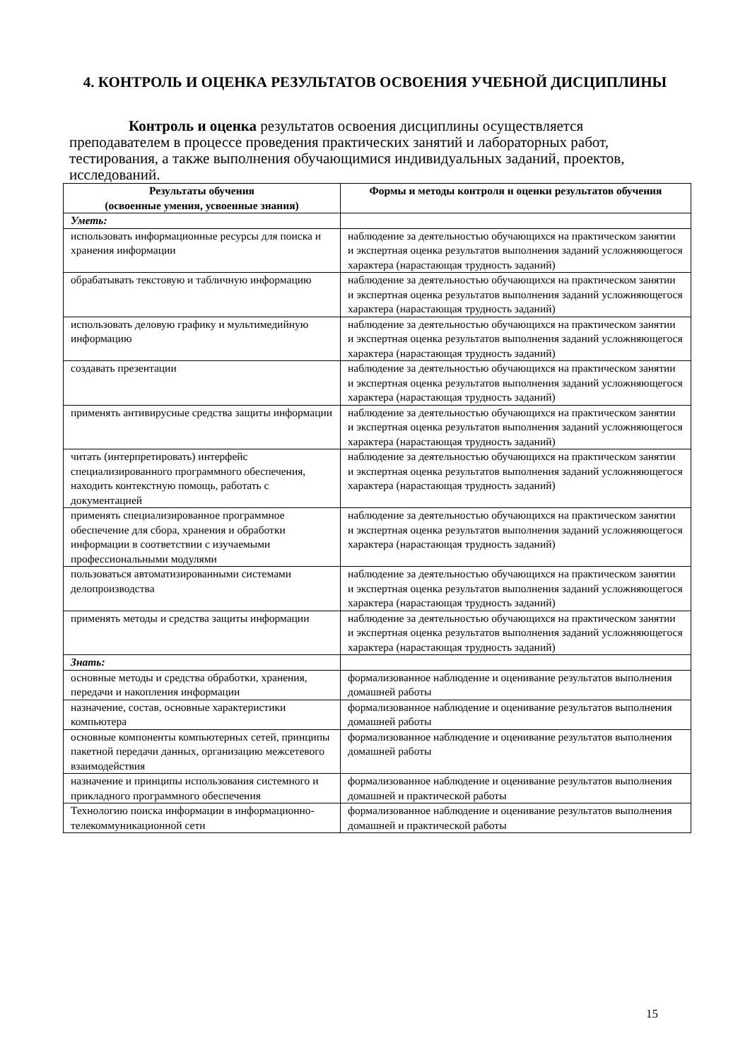4. КОНТРОЛЬ И ОЦЕНКА РЕЗУЛЬТАТОВ ОСВОЕНИЯ УЧЕБНОЙ ДИСЦИПЛИНЫ
Контроль и оценка результатов освоения дисциплины осуществляется преподавателем в процессе проведения практических занятий и лабораторных работ, тестирования, а также выполнения обучающимися индивидуальных заданий, проектов, исследований.
| Результаты обучения (освоенные умения, усвоенные знания) | Формы и методы контроля и оценки результатов обучения |
| --- | --- |
| Уметь: | |
| использовать информационные ресурсы для поиска и хранения информации | наблюдение за деятельностью обучающихся на практическом занятии и экспертная оценка результатов выполнения заданий усложняющегося характера (нарастающая трудность заданий) |
| обрабатывать текстовую и табличную информацию | наблюдение за деятельностью обучающихся на практическом занятии и экспертная оценка результатов выполнения заданий усложняющегося характера (нарастающая трудность заданий) |
| использовать деловую графику и мультимедийную информацию | наблюдение за деятельностью обучающихся на практическом занятии и экспертная оценка результатов выполнения заданий усложняющегося характера (нарастающая трудность заданий) |
| создавать презентации | наблюдение за деятельностью обучающихся на практическом занятии и экспертная оценка результатов выполнения заданий усложняющегося характера (нарастающая трудность заданий) |
| применять антивирусные средства защиты информации | наблюдение за деятельностью обучающихся на практическом занятии и экспертная оценка результатов выполнения заданий усложняющегося характера (нарастающая трудность заданий) |
| читать (интерпретировать) интерфейс специализированного программного обеспечения, находить контекстную помощь, работать с документацией | наблюдение за деятельностью обучающихся на практическом занятии и экспертная оценка результатов выполнения заданий усложняющегося характера (нарастающая трудность заданий) |
| применять специализированное программное обеспечение для сбора, хранения и обработки информации в соответствии с изучаемыми профессиональными модулями | наблюдение за деятельностью обучающихся на практическом занятии и экспертная оценка результатов выполнения заданий усложняющегося характера (нарастающая трудность заданий) |
| пользоваться автоматизированными системами делопроизводства | наблюдение за деятельностью обучающихся на практическом занятии и экспертная оценка результатов выполнения заданий усложняющегося характера (нарастающая трудность заданий) |
| применять методы и средства защиты информации | наблюдение за деятельностью обучающихся на практическом занятии и экспертная оценка результатов выполнения заданий усложняющегося характера (нарастающая трудность заданий) |
| Знать: | |
| основные методы и средства обработки, хранения, передачи и накопления информации | формализованное наблюдение и оценивание результатов выполнения домашней работы |
| назначение, состав, основные характеристики компьютера | формализованное наблюдение и оценивание результатов выполнения домашней работы |
| основные компоненты компьютерных сетей, принципы пакетной передачи данных, организацию межсетевого взаимодействия | формализованное наблюдение и оценивание результатов выполнения домашней работы |
| назначение и принципы использования системного и прикладного программного обеспечения | формализованное наблюдение и оценивание результатов выполнения домашней и практической работы |
| Технологию поиска информации в информационно-телекоммуникационной сети | формализованное наблюдение и оценивание результатов выполнения домашней и практической работы |
15